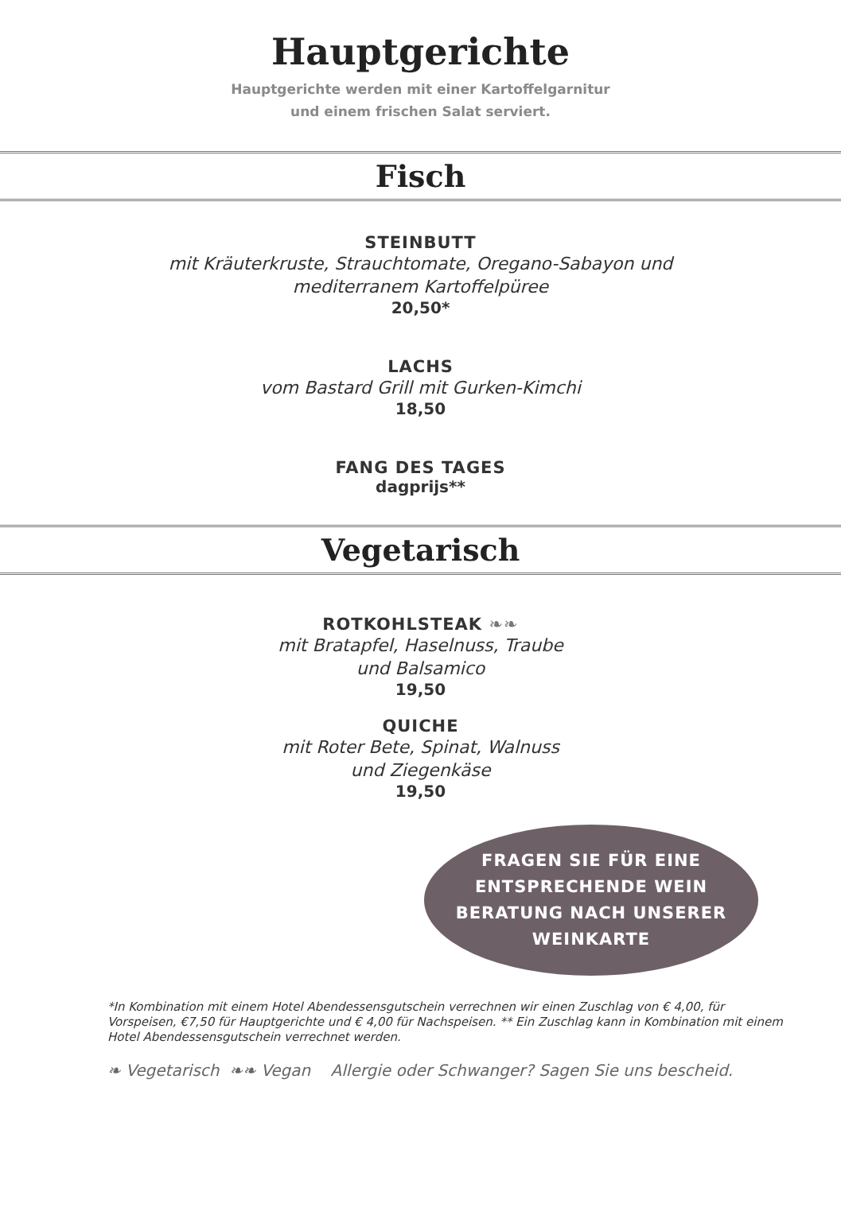Hauptgerichte
Hauptgerichte werden mit einer Kartoffelgarnitur
und einem frischen Salat serviert.
Fisch
STEINBUTT
mit Kräuterkruste, Strauchtomate, Oregano-Sabayon und
mediterranem Kartoffelpüree
20,50*
LACHS
vom Bastard Grill mit Gurken-Kimchi
18,50
FANG DES TAGES
dagprijs**
Vegetarisch
ROTKOHLSTEAK ❧❧
mit Bratapfel, Haselnuss, Traube
und Balsamico
19,50
QUICHE
mit Roter Bete, Spinat, Walnuss
und Ziegenkäse
19,50
FRAGEN SIE FÜR EINE
ENTSPRECHENDE WEIN
BERATUNG NACH UNSERER
WEINKARTE
*In Kombination mit einem Hotel Abendessensgutschein verrechnen wir einen Zuschlag von € 4,00, für Vorspeisen, €7,50 für Hauptgerichte und € 4,00 für Nachspeisen. ** Ein Zuschlag kann in Kombination mit einem Hotel Abendessensgutschein verrechnet werden.
❧ Vegetarisch ❧❧ Vegan Allergie oder Schwanger? Sagen Sie uns bescheid.